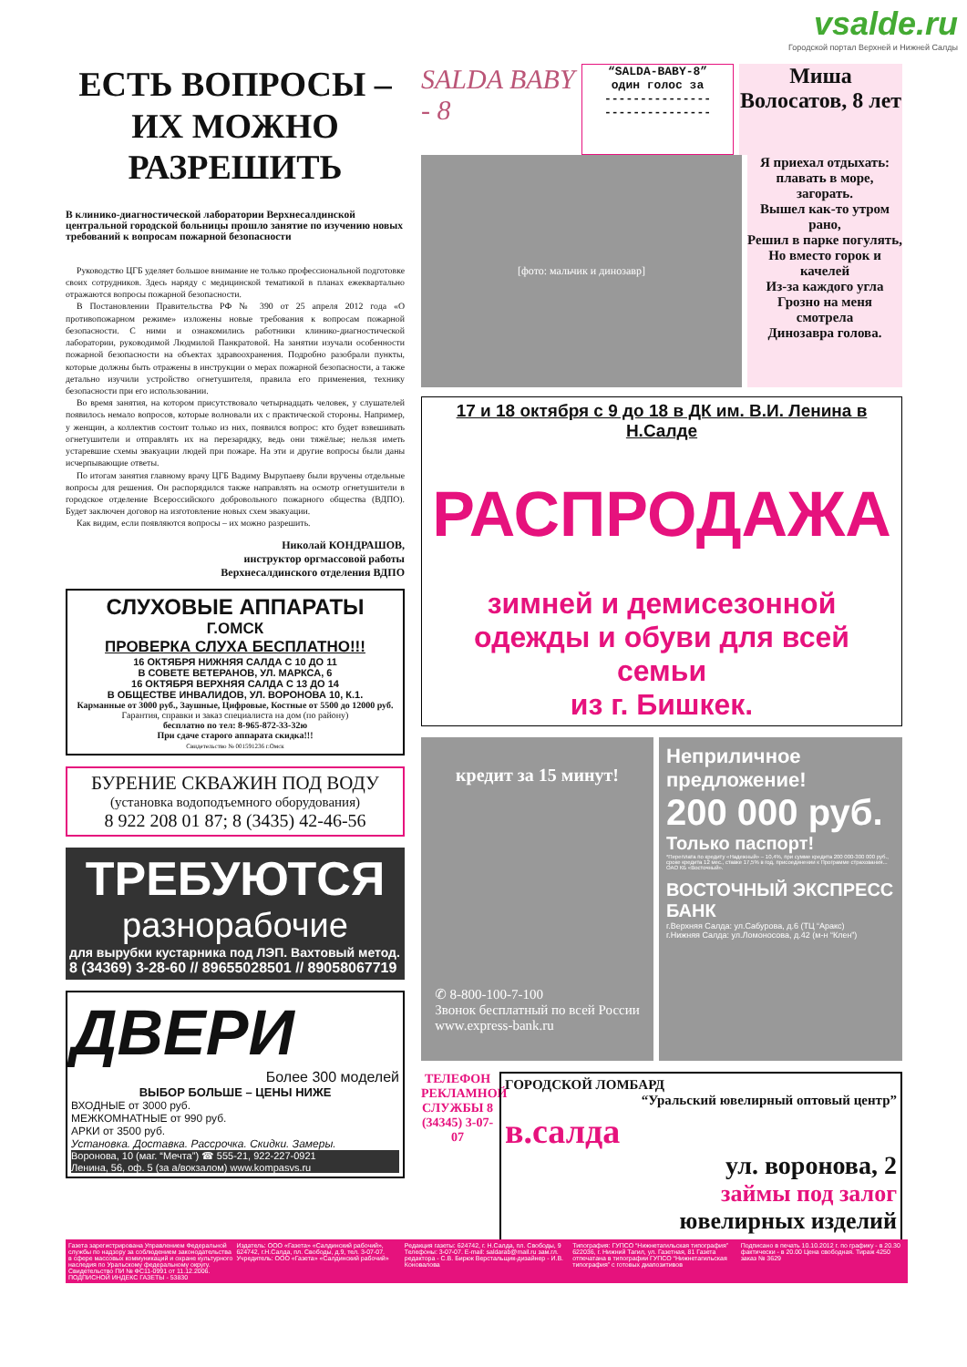vsalde.ru
Городской портал Верхней и Нижней Салды
ЕСТЬ ВОПРОСЫ – ИХ МОЖНО РАЗРЕШИТЬ
В клинико-диагностической лаборатории Верхнесалдинской центральной городской больницы прошло занятие по изучению новых требований к вопросам пожарной безопасности
Руководство ЦГБ уделяет большое внимание не только профессиональной подготовке своих сотрудников. Здесь наряду с медицинской тематикой в планах ежеквартально отражаются вопросы пожарной безопасности.
В Постановлении Правительства РФ № 390 от 25 апреля 2012 года «О противопожарном режиме» изложены новые требования к вопросам пожарной безопасности. С ними и ознакомились работники клинико-диагностической лаборатории, руководимой Людмилой Панкратовой. На занятии изучали особенности пожарной безопасности на объектах здравоохранения. Подробно разобрали пункты, которые должны быть отражены в инструкции о мерах пожарной безопасности, а также детально изучили устройство огнетушителя, правила его применения, технику безопасности при его использовании.
Во время занятия, на котором присутствовало четырнадцать человек, у слушателей появилось немало вопросов, которые волновали их с практической стороны. Например, у женщин, а коллектив состоит только из них, появился вопрос: кто будет взвешивать огнетушители и отправлять их на перезарядку, ведь они тяжёлые; нельзя иметь устаревшие схемы эвакуации людей при пожаре. На эти и другие вопросы были даны исчерпывающие ответы.
По итогам занятия главному врачу ЦГБ Вадиму Вырупаеву были вручены отдельные вопросы для решения. Он распорядился также направлять на осмотр огнетушители в городское отделение Всероссийского добровольного пожарного общества (ВДПО). Будет заключен договор на изготовление новых схем эвакуации.
Как видим, если появляются вопросы – их можно разрешить.
Николай КОНДРАШОВ,
инструктор оргмассовой работы
Верхнесалдинского отделения ВДПО
СЛУХОВЫЕ АППАРАТЫ
Г.ОМСК
ПРОВЕРКА СЛУХА БЕСПЛАТНО!!!
16 ОКТЯБРЯ НИЖНЯЯ САЛДА С 10 ДО 11
В СОВЕТЕ ВЕТЕРАНОВ, УЛ. МАРКСА, 6
16 ОКТЯБРЯ ВЕРХНЯЯ САЛДА С 13 ДО 14
В ОБЩЕСТВЕ ИНВАЛИДОВ, УЛ. ВОРОНОВА 10, К.1.
Карманные от 3000 руб., Заушные, Цифровые, Костные от 5500 до 12000 руб.
Гарантия, справки и заказ специалиста на дом (по району)
бесплатно по тел: 8-965-872-33-32ю
При сдаче старого аппарата скидка!!!
Свидетельство № 001591236 г.Омск
БУРЕНИЕ СКВАЖИН ПОД ВОДУ
(установка водоподъемного оборудования)
8 922 208 01 87; 8 (3435) 42-46-56
ТРЕБУЮТСЯ
разнорабочие
для вырубки кустарника под ЛЭП. Вахтовый метод.
8 (34369) 3-28-60 // 89655028501 // 89058067719
ДВЕРИ
Более 300 моделей
ВЫБОР БОЛЬШЕ – ЦЕНЫ НИЖЕ
ВХОДНЫЕ от 3000 руб.
МЕЖКОМНАТНЫЕ от 990 руб.
АРКИ от 3500 руб.
Установка. Доставка. Рассрочка. Скидки. Замеры.
Воронова, 10 (маг. “Мечта”) ☎ 555-21, 922-227-0921
Ленина, 56, оф. 5 (за а/вокзалом) www.kompasvs.ru
SALDA BABY - 8
“SALDA-BABY-8”
один голос за
---------------
---------------
Миша Волосатов, 8 лет
[фото: мальчик и динозавр]
Я приехал отдыхать:
плавать в море, загорать.
Вышел как-то утром рано,
Решил в парке погулять,
Но вместо горок и качелей
Из-за каждого угла
Грозно на меня смотрела
Динозавра голова.
17 и 18 октября с 9 до 18 в ДК им. В.И. Ленина в Н.Салде
РАСПРОДАЖА
зимней и демисезонной
одежды и обуви для всей семьи
из г. Бишкек.
кредит за 15 минут!
✆ 8-800-100-7-100
Звонок бесплатный по всей России
www.express-bank.ru
Неприличное предложение!
200 000 руб.
Только паспорт!
*Переплата по кредиту «Надежный» – 10,4%, при сумме кредита 200 000-300 000 руб., сроке кредита 12 мес., ставке 17,5% в год, присоединении к Программе страхования... ОАО КБ «Восточный».
ВОСТОЧНЫЙ ЭКСПРЕСС БАНК
г.Верхняя Салда: ул.Сабурова, д.6 (ТЦ “Аракс)
г.Нижняя Салда: ул.Ломоносова, д.42 (м-н “Клен”)
ТЕЛЕФОН РЕКЛАМНОЙ СЛУЖБЫ 8 (34345) 3-07-07
ГОРОДСКОЙ ЛОМБАРД “Уральский ювелирный оптовый центр”
в.салда
ул. воронова, 2
займы под залог
ювелирных изделий
Газета зарегистрирована Управлением Федеральной службы по надзору за соблюдением законодательства в сфере массовых коммуникаций и охране культурного наследия по Уральскому федеральному округу. Свидетельство ПИ № ФС11-0991 от 11.12.2006. ПОДПИСНОЙ ИНДЕКС ГАЗЕТЫ - 53830
Издатель: ООО «Газета» «Салдинский рабочий», 624742, г.Н.Салда, пл. Свободы, д.9, тел. 3-07-07. Учредитель: ООО «Газета» «Салдинский рабочий»
Редакция газеты: 624742, г. Н.Салда, пл. Свободы, 9 Телефоны: 3-07-07. E-mail: saldarab@mail.ru зам.гл. редактора - С.В. Бирюк Верстальщик-дизайнер - И.В. Коновалова
Типография: ГУПСО “Нижнетагильская типография” 622036, г. Нижний Тагил, ул. Газетная, 81 Газета отпечатана в типографии ГУПСО “Нижнетагильская типография” с готовых диапозитивов
Подписано в печать 10.10.2012 г. по графику - в 20.30 фактически - в 20.00 Цена свободная. Тираж 4250 заказ № 3629